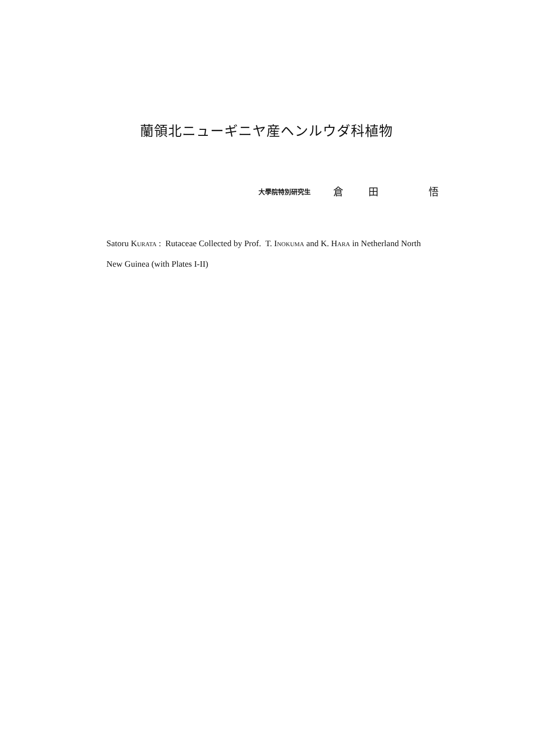蘭領北ニューギニヤ産ヘンルウダ科植物
大學院特別研究生 倉 田 悟
Satoru KURATA : Rutaceae Collected by Prof. T. INOKUMA and K. HARA in Netherland North New Guinea (with Plates I-II)